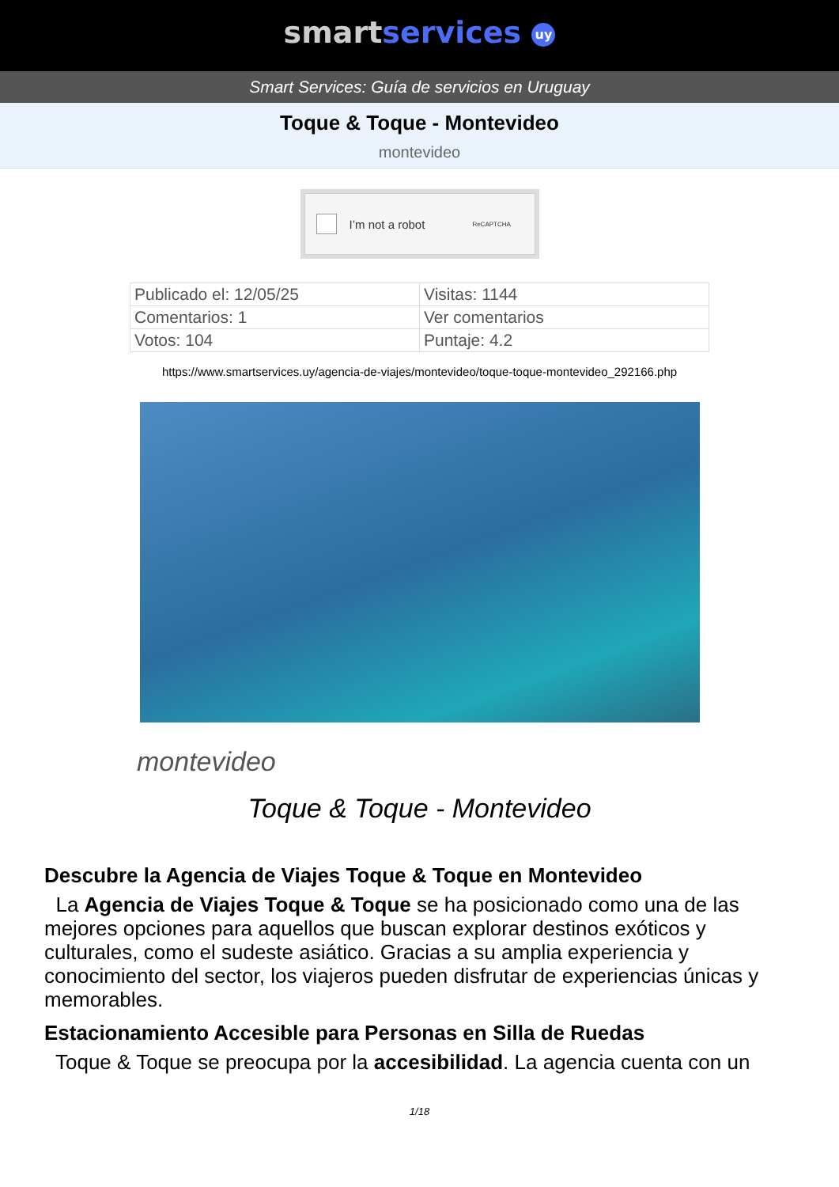smart services uy
Smart Services: Guía de servicios en Uruguay
Toque & Toque - Montevideo
montevideo
I’m not a robot ReCAPTCHA
| Publicado el: 12/05/25 | Visitas: 1144 |
| Comentarios: 1 | Ver comentarios |
| Votos: 104 | Puntaje: 4.2 |
https://www.smartservices.uy/agencia-de-viajes/montevideo/toque-toque-montevideo_292166.php
montevideo
Toque & Toque - Montevideo
Descubre la Agencia de Viajes Toque & Toque en Montevideo
La Agencia de Viajes Toque & Toque se ha posicionado como una de las mejores opciones para aquellos que buscan explorar destinos exóticos y culturales, como el sudeste asiático. Gracias a su amplia experiencia y conocimiento del sector, los viajeros pueden disfrutar de experiencias únicas y memorables.
Estacionamiento Accesible para Personas en Silla de Ruedas
Toque & Toque se preocupa por la accesibilidad. La agencia cuenta con un
1/18